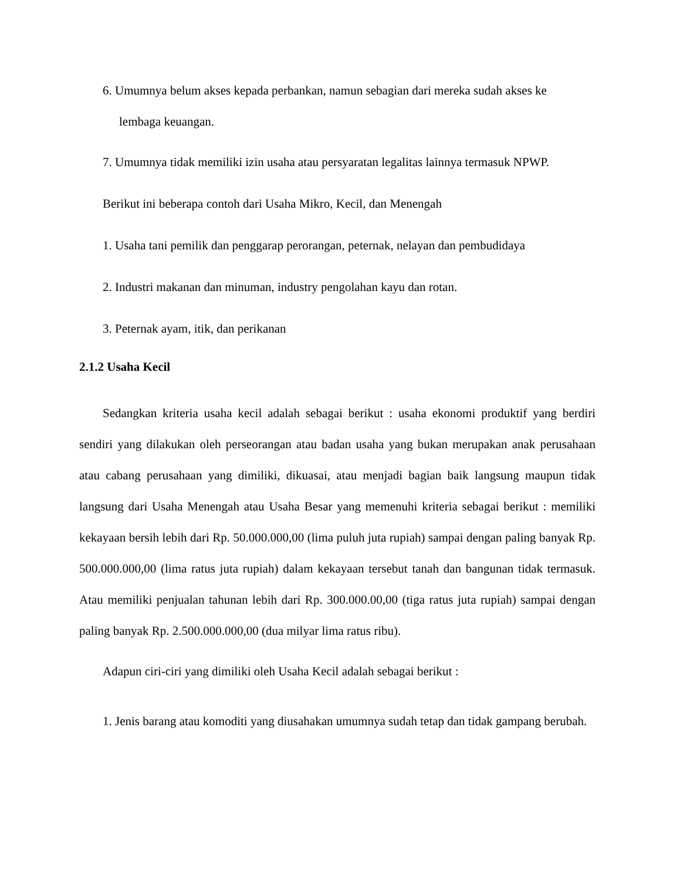6. Umumnya belum akses kepada perbankan, namun sebagian dari mereka sudah akses ke
lembaga keuangan.
7. Umumnya tidak memiliki izin usaha atau persyaratan legalitas lainnya termasuk NPWP.
Berikut ini beberapa contoh dari Usaha Mikro, Kecil, dan Menengah
1. Usaha tani pemilik dan penggarap perorangan, peternak, nelayan dan pembudidaya
2. Industri makanan dan minuman, industry pengolahan kayu dan rotan.
3. Peternak ayam, itik, dan perikanan
2.1.2 Usaha Kecil
Sedangkan kriteria usaha kecil adalah sebagai berikut : usaha ekonomi produktif yang berdiri sendiri yang dilakukan oleh perseorangan atau badan usaha yang bukan merupakan anak perusahaan atau cabang perusahaan yang dimiliki, dikuasai, atau menjadi bagian baik langsung maupun tidak langsung dari Usaha Menengah atau Usaha Besar yang memenuhi kriteria sebagai berikut : memiliki kekayaan bersih lebih dari Rp. 50.000.000,00 (lima puluh juta rupiah) sampai dengan paling banyak Rp. 500.000.000,00 (lima ratus juta rupiah) dalam kekayaan tersebut tanah dan bangunan tidak termasuk. Atau memiliki penjualan tahunan lebih dari Rp. 300.000.00,00 (tiga ratus juta rupiah) sampai dengan paling banyak Rp. 2.500.000.000,00 (dua milyar lima ratus ribu).
Adapun ciri-ciri yang dimiliki oleh Usaha Kecil adalah sebagai berikut :
1. Jenis barang atau komoditi yang diusahakan umumnya sudah tetap dan tidak gampang berubah.